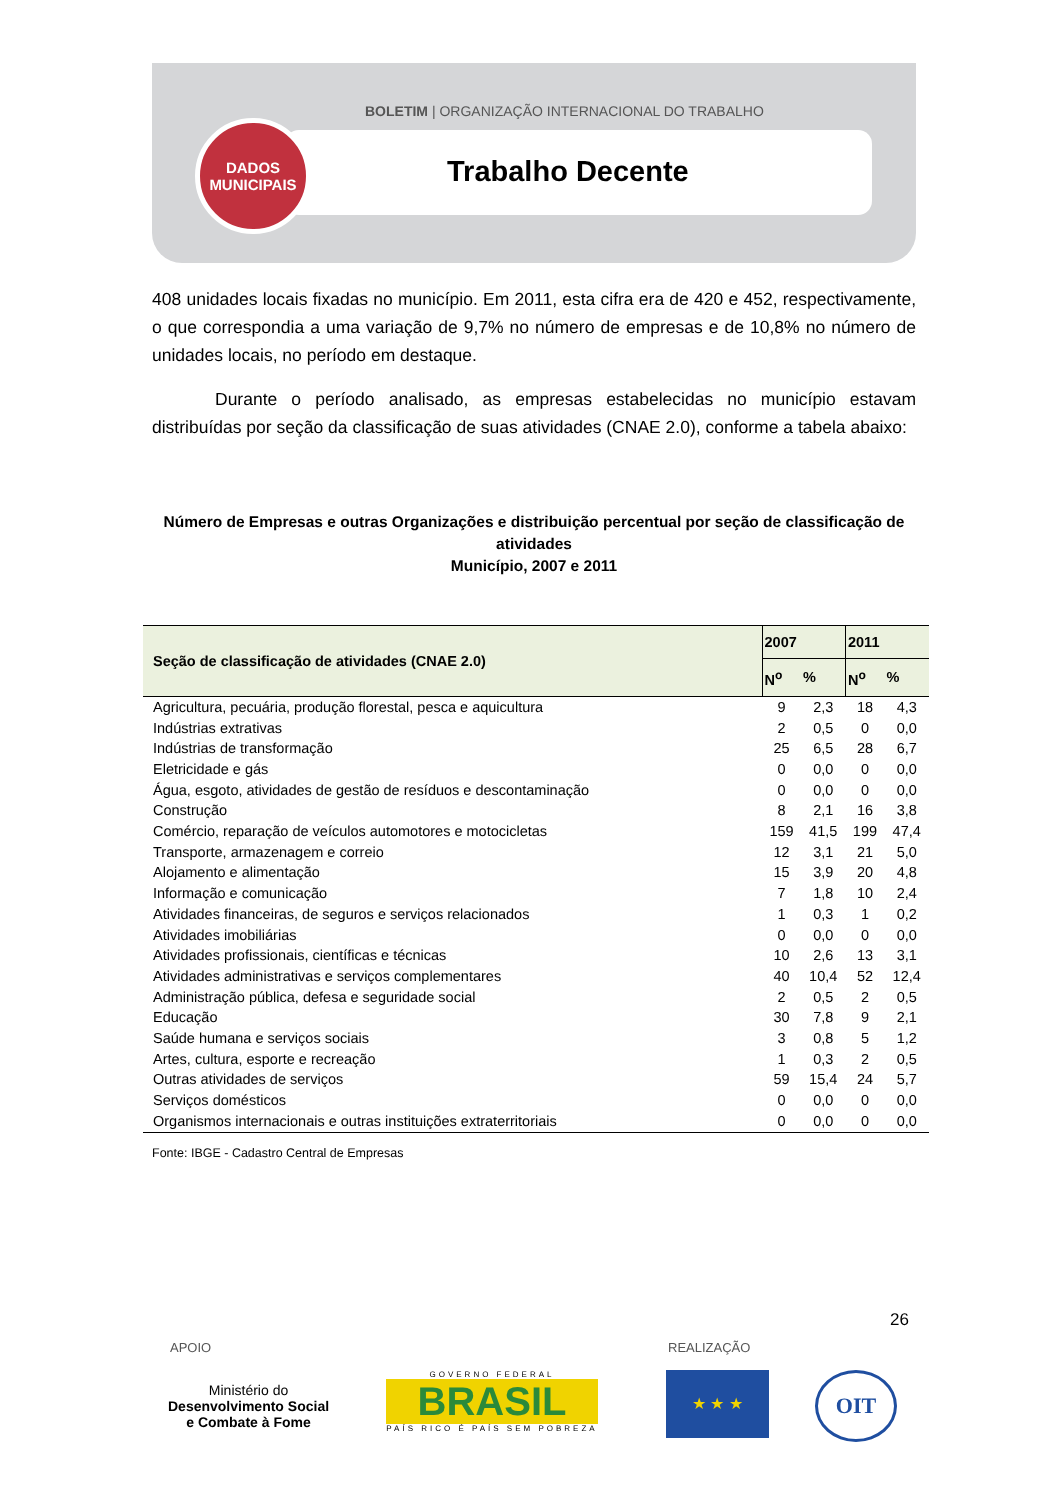BOLETIM | ORGANIZAÇÃO INTERNACIONAL DO TRABALHO
DADOS
MUNICIPAIS
Trabalho Decente
408 unidades locais fixadas no município. Em 2011, esta cifra era de 420 e 452, respectivamente, o que correspondia a uma variação de 9,7% no número de empresas e de 10,8% no número de unidades locais, no período em destaque.
Durante o período analisado, as empresas estabelecidas no município estavam distribuídas por seção da classificação de suas atividades (CNAE 2.0), conforme a tabela abaixo:
Número de Empresas e outras Organizações e distribuição percentual por seção de classificação de atividades
Município, 2007 e 2011
| Seção de classificação de atividades (CNAE 2.0) | 2007 | | 2011 | |
| --- | --- | --- | --- | --- |
| | N<sup>o</sup> | % | N<sup>o</sup> | % |
| Agricultura, pecuária, produção florestal, pesca e aquicultura | 9 | 2,3 | 18 | 4,3 |
| Indústrias extrativas | 2 | 0,5 | 0 | 0,0 |
| Indústrias de transformação | 25 | 6,5 | 28 | 6,7 |
| Eletricidade e gás | 0 | 0,0 | 0 | 0,0 |
| Água, esgoto, atividades de gestão de resíduos e descontaminação | 0 | 0,0 | 0 | 0,0 |
| Construção | 8 | 2,1 | 16 | 3,8 |
| Comércio, reparação de veículos automotores e motocicletas | 159 | 41,5 | 199 | 47,4 |
| Transporte, armazenagem e correio | 12 | 3,1 | 21 | 5,0 |
| Alojamento e alimentação | 15 | 3,9 | 20 | 4,8 |
| Informação e comunicação | 7 | 1,8 | 10 | 2,4 |
| Atividades financeiras, de seguros e serviços relacionados | 1 | 0,3 | 1 | 0,2 |
| Atividades imobiliárias | 0 | 0,0 | 0 | 0,0 |
| Atividades profissionais, científicas e técnicas | 10 | 2,6 | 13 | 3,1 |
| Atividades administrativas e serviços complementares | 40 | 10,4 | 52 | 12,4 |
| Administração pública, defesa e seguridade social | 2 | 0,5 | 2 | 0,5 |
| Educação | 30 | 7,8 | 9 | 2,1 |
| Saúde humana e serviços sociais | 3 | 0,8 | 5 | 1,2 |
| Artes, cultura, esporte e recreação | 1 | 0,3 | 2 | 0,5 |
| Outras atividades de serviços | 59 | 15,4 | 24 | 5,7 |
| Serviços domésticos | 0 | 0,0 | 0 | 0,0 |
| Organismos internacionais e outras instituições extraterritoriais | 0 | 0,0 | 0 | 0,0 |
Fonte: IBGE - Cadastro Central de Empresas
26
APOIO REALIZAÇÃO
Ministério do
Desenvolvimento Social
e Combate à Fome
GOVERNO FEDERAL
BRASIL
PAÍS RICO É PAÍS SEM POBREZA
★ ★ ★ OIT